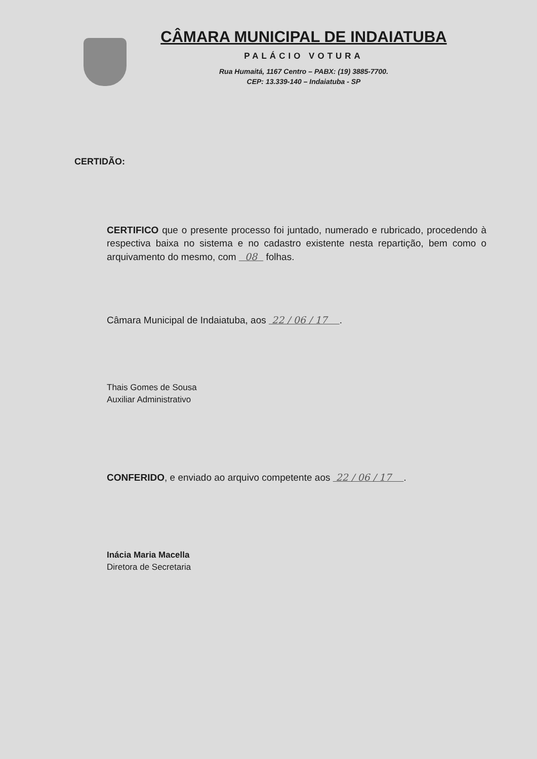CÂMARA MUNICIPAL DE INDAIATUBA
PALÁCIO VOTURA
Rua Humaitá, 1167 Centro – PABX: (19) 3885-7700.
CEP: 13.339-140 – Indaiatuba - SP
CERTIDÃO:
CERTIFICO que o presente processo foi juntado, numerado e rubricado, procedendo à respectiva baixa no sistema e no cadastro existente nesta repartição, bem como o arquivamento do mesmo, com 08 folhas.
Câmara Municipal de Indaiatuba, aos 22 / 06 / 17 .
Thais Gomes de Sousa
Auxiliar Administrativo
CONFERIDO, e enviado ao arquivo competente aos 22 / 06 / 17 .
Inácia Maria Macella
Diretora de Secretaria